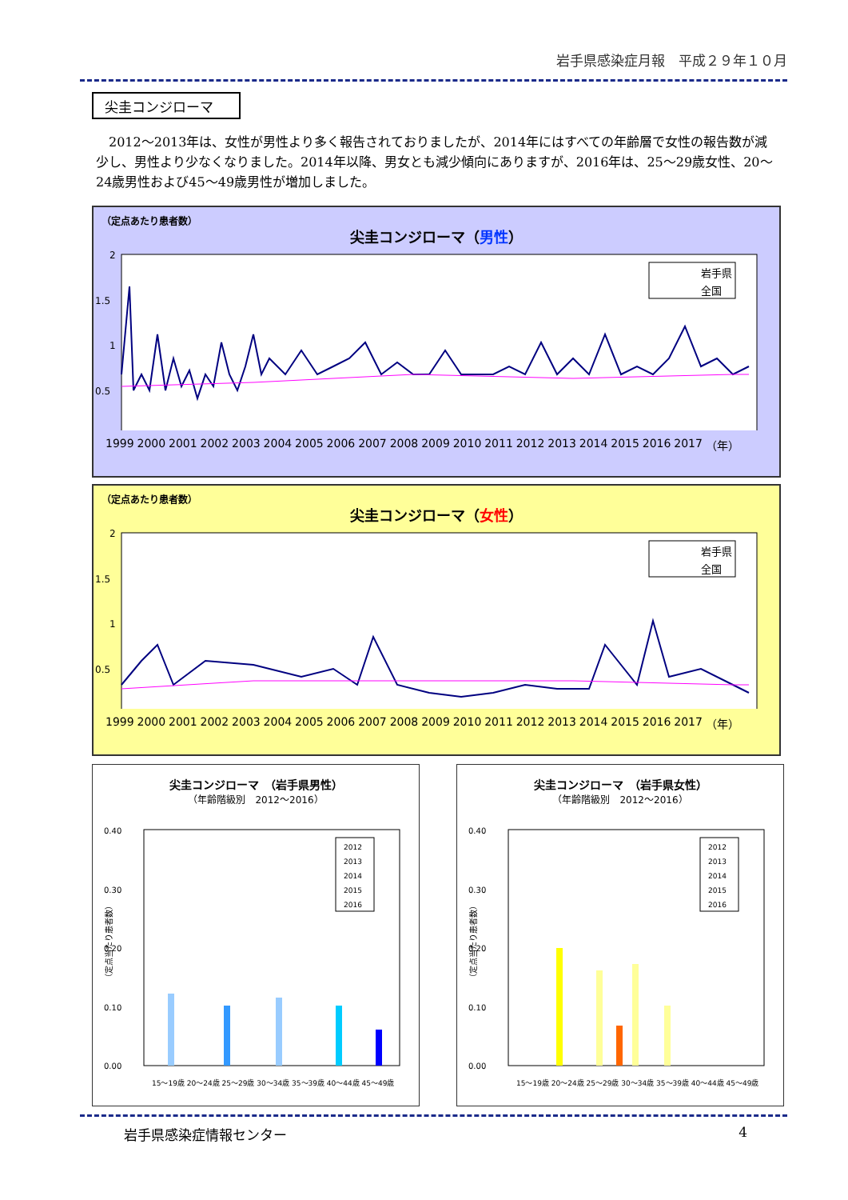岩手県感染症月報　平成２９年１０月
尖圭コンジローマ
2012～2013年は、女性が男性より多く報告されておりましたが、2014年にはすべての年齢層で女性の報告数が減少し、男性より少なくなりました。2014年以降、男女とも減少傾向にありますが、2016年は、25～29歳女性、20～24歳男性および45～49歳男性が増加しました。
（定点あたり患者数）
尖圭コンジローマ（男性）
2
1.5
1
0.5
岩手県
全国
1999 2000 2001 2002 2003 2004 2005 2006 2007 2008 2009 2010 2011 2012 2013 2014 2015 2016 2017 （年）
（定点あたり患者数）
尖圭コンジローマ（女性）
2
1.5
1
0.5
岩手県
全国
1999 2000 2001 2002 2003 2004 2005 2006 2007 2008 2009 2010 2011 2012 2013 2014 2015 2016 2017 （年）
尖圭コンジローマ　（岩手県男性）
（年齢階級別　2012～2016）
0.40
0.30
0.20
0.10
0.00
（定点当たり患者数）
2012
2013
2014
2015
2016
15～19歳 20～24歳 25～29歳 30～34歳 35～39歳 40～44歳 45～49歳
尖圭コンジローマ　（岩手県女性）
（年齢階級別　2012～2016）
0.40
0.30
0.20
0.10
0.00
（定点当たり患者数）
2012
2013
2014
2015
2016
15～19歳 20～24歳 25～29歳 30～34歳 35～39歳 40～44歳 45～49歳
岩手県感染症情報センター 4